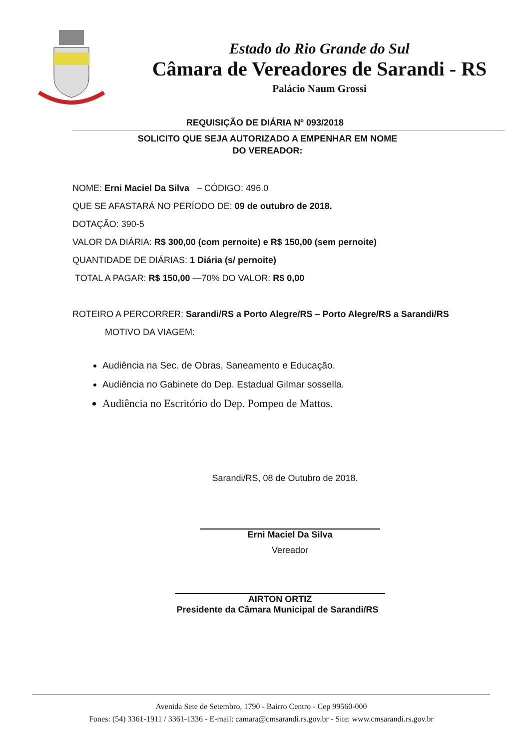Estado do Rio Grande do Sul
Câmara de Vereadores de Sarandi - RS
Palácio Naum Grossi
REQUISIÇÃO DE DIÁRIA Nº 093/2018
SOLICITO QUE SEJA AUTORIZADO A EMPENHAR EM NOME
DO VEREADOR:
NOME: Erni Maciel Da Silva – CÓDIGO: 496.0
QUE SE AFASTARÁ NO PERÍODO DE: 09 de outubro de 2018.
DOTAÇÃO: 390-5
VALOR DA DIÁRIA: R$ 300,00 (com pernoite) e R$ 150,00 (sem pernoite)
QUANTIDADE DE DIÁRIAS: 1 Diária (s/ pernoite)
TOTAL A PAGAR: R$ 150,00 —70% DO VALOR: R$ 0,00
ROTEIRO A PERCORRER: Sarandi/RS a Porto Alegre/RS – Porto Alegre/RS a Sarandi/RS
MOTIVO DA VIAGEM:
Audiência na Sec. de Obras, Saneamento e Educação.
Audiência no Gabinete do Dep. Estadual Gilmar sossella.
Audiência no Escritório do Dep. Pompeo de Mattos.
Sarandi/RS, 08 de Outubro de 2018.
Erni Maciel Da Silva
Vereador
AIRTON ORTIZ
Presidente da Câmara Municipal de Sarandi/RS
Avenida Sete de Setembro, 1790 - Bairro Centro - Cep 99560-000
Fones: (54) 3361-1911 / 3361-1336 - E-mail: camara@cmsarandi.rs.gov.br - Site: www.cmsarandi.rs.gov.br